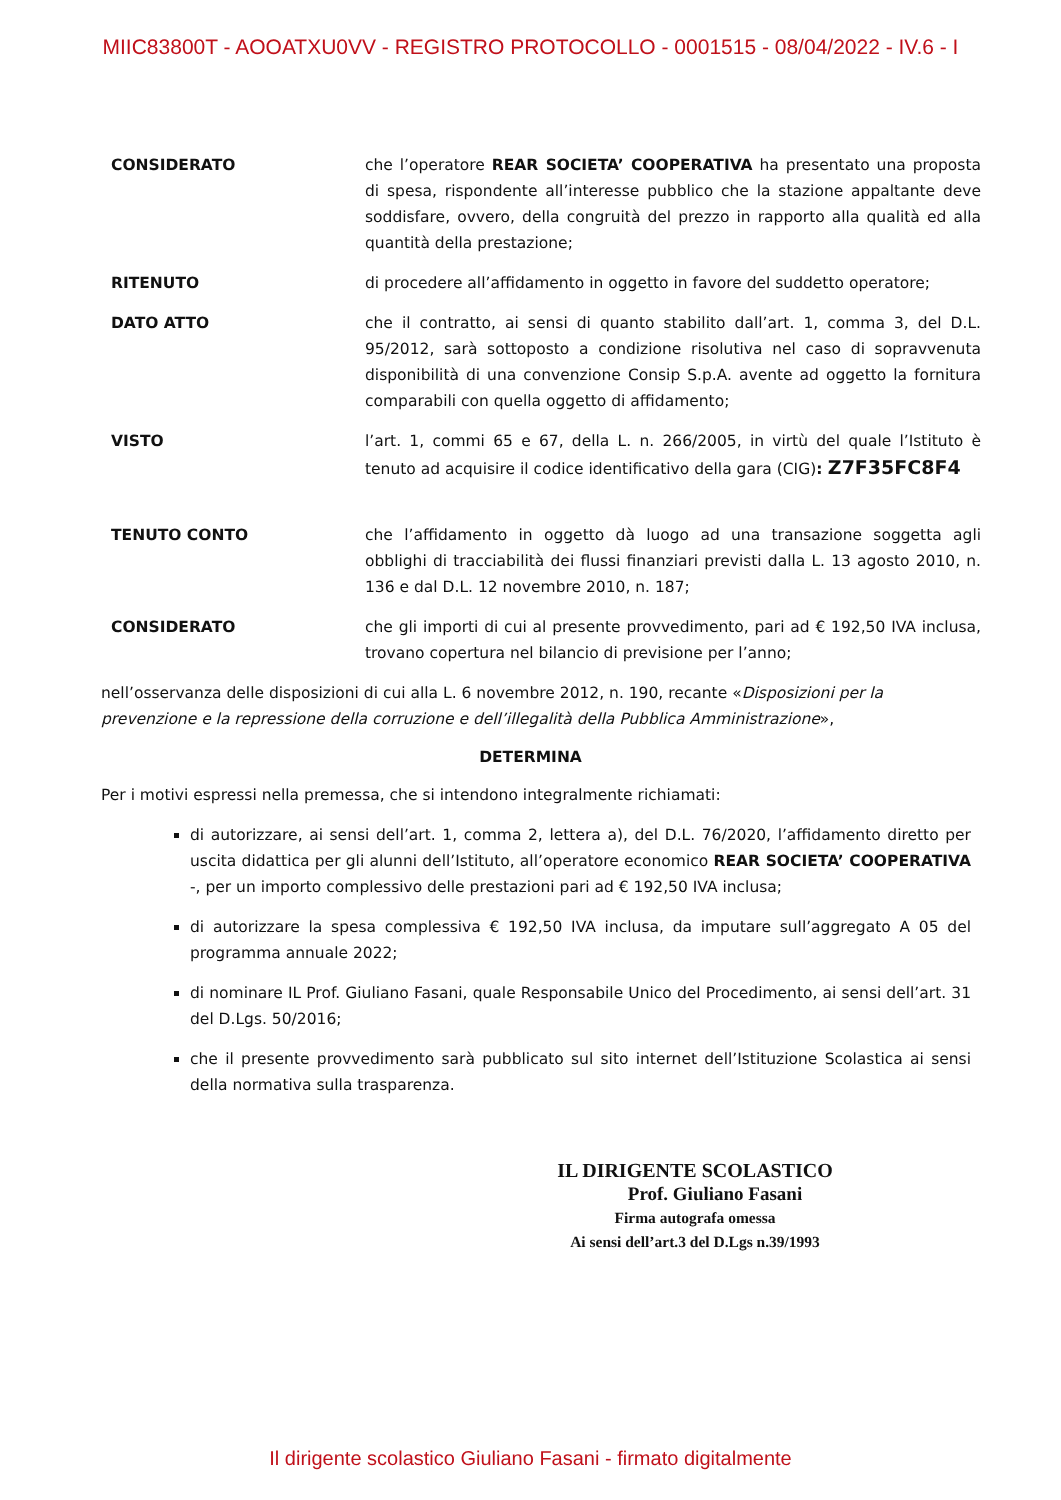MIIC83800T - AOOATXU0VV - REGISTRO PROTOCOLLO - 0001515 - 08/04/2022 - IV.6 - I
CONSIDERATO che l’operatore REAR SOCIETA’ COOPERATIVA ha presentato una proposta di spesa, rispondente all’interesse pubblico che la stazione appaltante deve soddisfare, ovvero, della congruità del prezzo in rapporto alla qualità ed alla quantità della prestazione;
RITENUTO di procedere all’affidamento in oggetto in favore del suddetto operatore;
DATO ATTO che il contratto, ai sensi di quanto stabilito dall’art. 1, comma 3, del D.L. 95/2012, sarà sottoposto a condizione risolutiva nel caso di sopravvenuta disponibilità di una convenzione Consip S.p.A. avente ad oggetto la fornitura comparabili con quella oggetto di affidamento;
VISTO l’art. 1, commi 65 e 67, della L. n. 266/2005, in virtù del quale l’Istituto è tenuto ad acquisire il codice identificativo della gara (CIG): Z7F35FC8F4
TENUTO CONTO che l’affidamento in oggetto dà luogo ad una transazione soggetta agli obblighi di tracciabilità dei flussi finanziari previsti dalla L. 13 agosto 2010, n. 136 e dal D.L. 12 novembre 2010, n. 187;
CONSIDERATO che gli importi di cui al presente provvedimento, pari ad € 192,50 IVA inclusa, trovano copertura nel bilancio di previsione per l’anno;
nell’osservanza delle disposizioni di cui alla L. 6 novembre 2012, n. 190, recante «Disposizioni per la prevenzione e la repressione della corruzione e dell’illegalità della Pubblica Amministrazione»,
DETERMINA
Per i motivi espressi nella premessa, che si intendono integralmente richiamati:
di autorizzare, ai sensi dell’art. 1, comma 2, lettera a), del D.L. 76/2020, l’affidamento diretto per uscita didattica per gli alunni dell’Istituto, all’operatore economico REAR SOCIETA’ COOPERATIVA -, per un importo complessivo delle prestazioni pari ad € 192,50 IVA inclusa;
di autorizzare la spesa complessiva € 192,50 IVA inclusa, da imputare sull’aggregato A 05 del programma annuale 2022;
di nominare IL Prof. Giuliano Fasani, quale Responsabile Unico del Procedimento, ai sensi dell’art. 31 del D.Lgs. 50/2016;
che il presente provvedimento sarà pubblicato sul sito internet dell’Istituzione Scolastica ai sensi della normativa sulla trasparenza.
IL DIRIGENTE SCOLASTICO
Prof. Giuliano Fasani
Firma autografa omessa
Ai sensi dell’art.3 del D.Lgs n.39/1993
Il dirigente scolastico Giuliano Fasani - firmato digitalmente